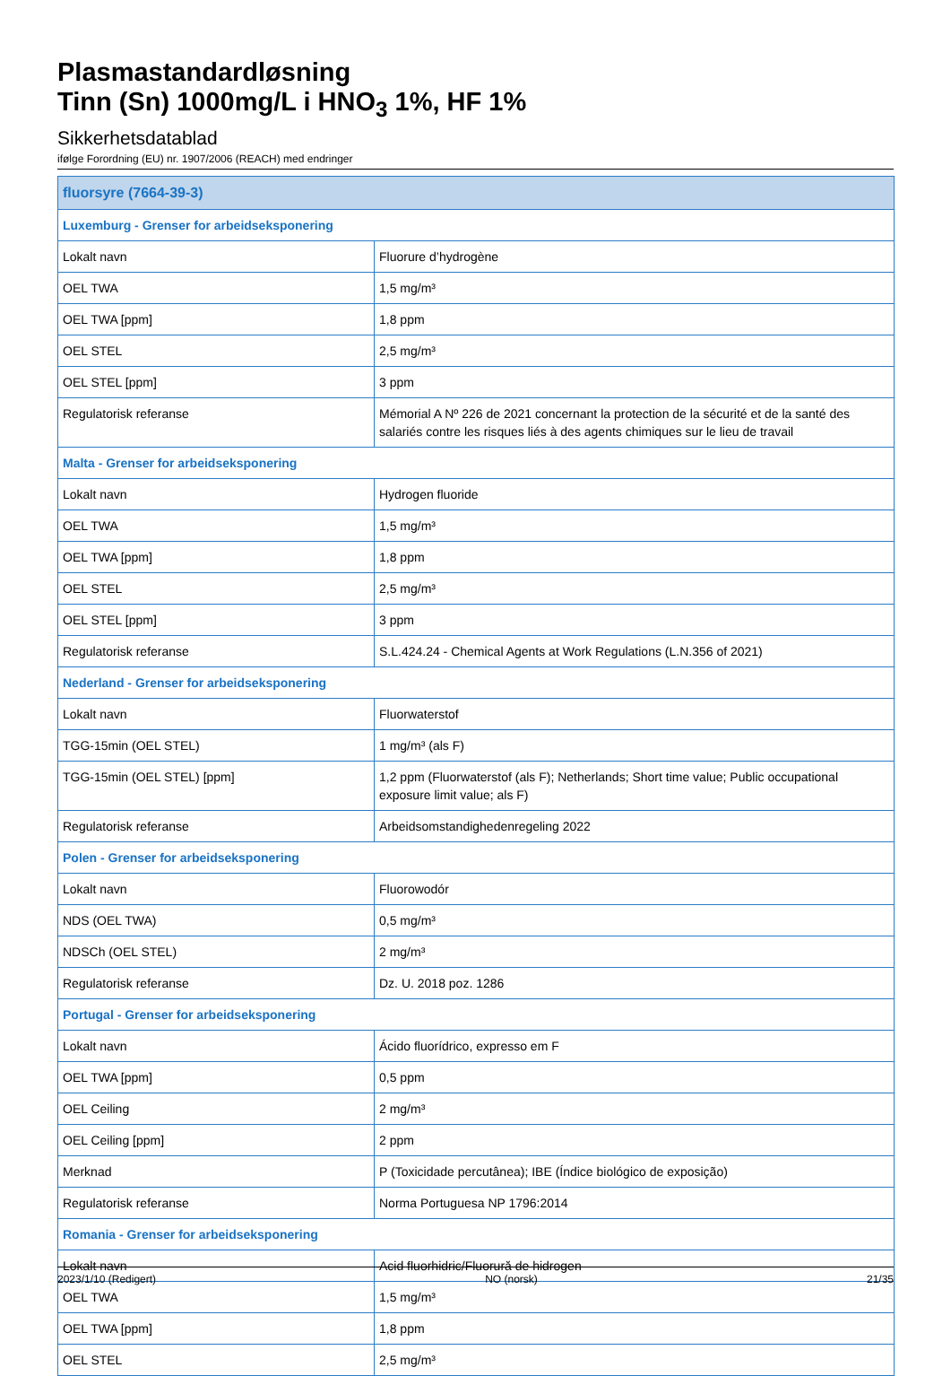Plasmastandardløsning
Tinn (Sn) 1000mg/L i HNO<sub>3</sub> 1%, HF 1%
Sikkerhetsdatablad
ifølge Forordning (EU) nr. 1907/2006 (REACH) med endringer
| fluorsyre (7664-39-3) | |
| --- | --- |
| Luxemburg - Grenser for arbeidseksponering | |
| Lokalt navn | Fluorure d’hydrogène |
| OEL TWA | 1,5 mg/m³ |
| OEL TWA [ppm] | 1,8 ppm |
| OEL STEL | 2,5 mg/m³ |
| OEL STEL [ppm] | 3 ppm |
| Regulatorisk referanse | Mémorial A Nº 226 de 2021 concernant la protection de la sécurité et de la santé des salariés contre les risques liés à des agents chimiques sur le lieu de travail |
| Malta - Grenser for arbeidseksponering | |
| Lokalt navn | Hydrogen fluoride |
| OEL TWA | 1,5 mg/m³ |
| OEL TWA [ppm] | 1,8 ppm |
| OEL STEL | 2,5 mg/m³ |
| OEL STEL [ppm] | 3 ppm |
| Regulatorisk referanse | S.L.424.24 - Chemical Agents at Work Regulations (L.N.356 of 2021) |
| Nederland - Grenser for arbeidseksponering | |
| Lokalt navn | Fluorwaterstof |
| TGG-15min (OEL STEL) | 1 mg/m³ (als F) |
| TGG-15min (OEL STEL) [ppm] | 1,2 ppm (Fluorwaterstof (als F); Netherlands; Short time value; Public occupational exposure limit value; als F) |
| Regulatorisk referanse | Arbeidsomstandighedenregeling 2022 |
| Polen - Grenser for arbeidseksponering | |
| Lokalt navn | Fluorowodór |
| NDS (OEL TWA) | 0,5 mg/m³ |
| NDSCh (OEL STEL) | 2 mg/m³ |
| Regulatorisk referanse | Dz. U. 2018 poz. 1286 |
| Portugal - Grenser for arbeidseksponering | |
| Lokalt navn | Ácido fluorídrico, expresso em F |
| OEL TWA [ppm] | 0,5 ppm |
| OEL Ceiling | 2 mg/m³ |
| OEL Ceiling [ppm] | 2 ppm |
| Merknad | P (Toxicidade percutânea); IBE (Índice biológico de exposição) |
| Regulatorisk referanse | Norma Portuguesa NP 1796:2014 |
| Romania - Grenser for arbeidseksponering | |
| Lokalt navn | Acid fluorhidric/Fluorură de hidrogen |
| OEL TWA | 1,5 mg/m³ |
| OEL TWA [ppm] | 1,8 ppm |
| OEL STEL | 2,5 mg/m³ |
2023/1/10 (Redigert) NO (norsk) 21/35